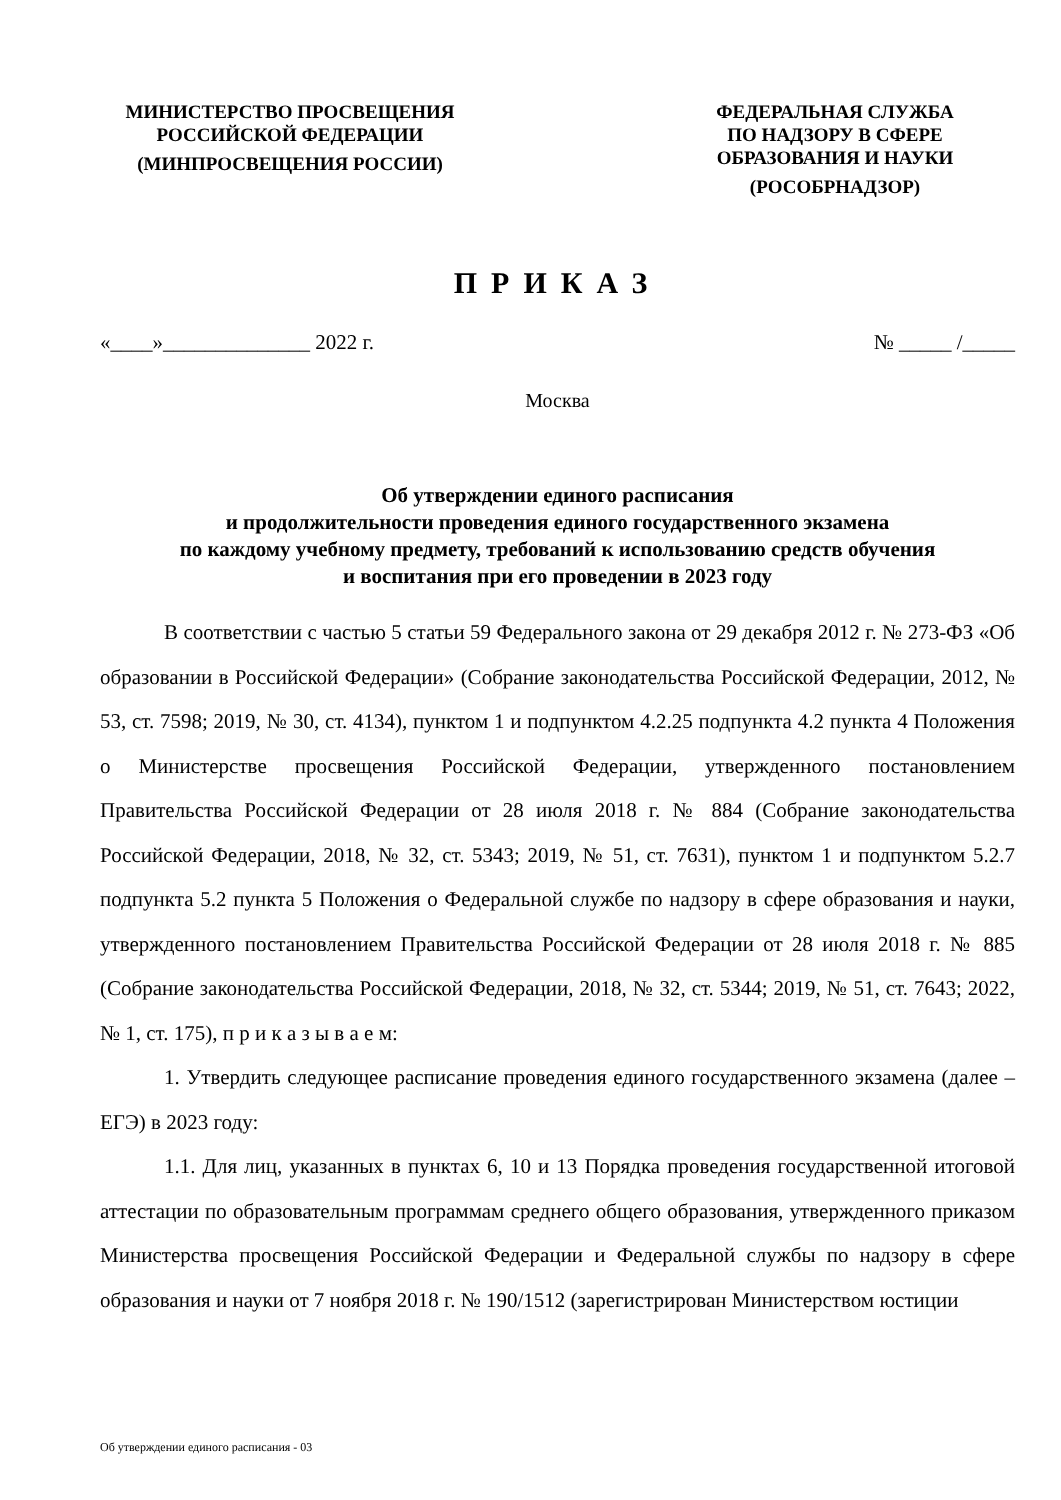МИНИСТЕРСТВО ПРОСВЕЩЕНИЯ
РОССИЙСКОЙ ФЕДЕРАЦИИ
(МИНПРОСВЕЩЕНИЯ РОССИИ)
ФЕДЕРАЛЬНАЯ СЛУЖБА
ПО НАДЗОРУ В СФЕРЕ
ОБРАЗОВАНИЯ И НАУКИ
(РОСОБРНАДЗОР)
ПРИКАЗ
«____»______________ 2022 г. № _____ /_____
Москва
Об утверждении единого расписания
и продолжительности проведения единого государственного экзамена
по каждому учебному предмету, требований к использованию средств обучения
и воспитания при его проведении в 2023 году
В соответствии с частью 5 статьи 59 Федерального закона от 29 декабря 2012 г. № 273-ФЗ «Об образовании в Российской Федерации» (Собрание законодательства Российской Федерации, 2012, № 53, ст. 7598; 2019, № 30, ст. 4134), пунктом 1 и подпунктом 4.2.25 подпункта 4.2 пункта 4 Положения о Министерстве просвещения Российской Федерации, утвержденного постановлением Правительства Российской Федерации от 28 июля 2018 г. № 884 (Собрание законодательства Российской Федерации, 2018, № 32, ст. 5343; 2019, № 51, ст. 7631), пунктом 1 и подпунктом 5.2.7 подпункта 5.2 пункта 5 Положения о Федеральной службе по надзору в сфере образования и науки, утвержденного постановлением Правительства Российской Федерации от 28 июля 2018 г. № 885 (Собрание законодательства Российской Федерации, 2018, № 32, ст. 5344; 2019, № 51, ст. 7643; 2022, № 1, ст. 175), п р и к а з ы в а е м:
1. Утвердить следующее расписание проведения единого государственного экзамена (далее – ЕГЭ) в 2023 году:
1.1. Для лиц, указанных в пунктах 6, 10 и 13 Порядка проведения государственной итоговой аттестации по образовательным программам среднего общего образования, утвержденного приказом Министерства просвещения Российской Федерации и Федеральной службы по надзору в сфере образования и науки от 7 ноября 2018 г. № 190/1512 (зарегистрирован Министерством юстиции
Об утверждении единого расписания - 03